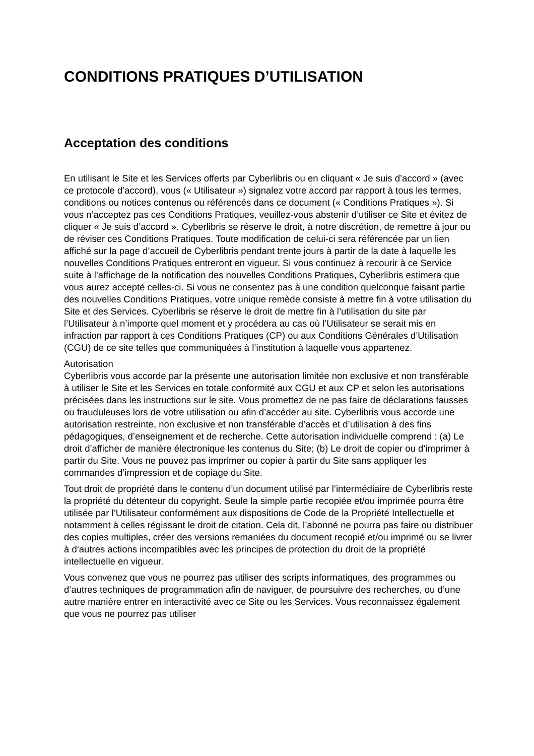CONDITIONS PRATIQUES D’UTILISATION
Acceptation des conditions
En utilisant le Site et les Services offerts par Cyberlibris ou en cliquant « Je suis d’accord » (avec ce protocole d’accord), vous (« Utilisateur ») signalez votre accord par rapport à tous les termes, conditions ou notices contenus ou référencés dans ce document (« Conditions Pratiques »). Si vous n’acceptez pas ces Conditions Pratiques, veuillez-vous abstenir d’utiliser ce Site et évitez de cliquer « Je suis d’accord ». Cyberlibris se réserve le droit, à notre discrétion, de remettre à jour ou de réviser ces Conditions Pratiques. Toute modification de celui-ci sera référencée par un lien affiché sur la page d’accueil de Cyberlibris pendant trente jours à partir de la date à laquelle les nouvelles Conditions Pratiques entreront en vigueur. Si vous continuez à recourir à ce Service suite à l’affichage de la notification des nouvelles Conditions Pratiques, Cyberlibris estimera que vous aurez accepté celles-ci. Si vous ne consentez pas à une condition quelconque faisant partie des nouvelles Conditions Pratiques, votre unique remède consiste à mettre fin à votre utilisation du Site et des Services. Cyberlibris se réserve le droit de mettre fin à l’utilisation du site par l’Utilisateur à n’importe quel moment et y procédera au cas où l’Utilisateur se serait mis en infraction par rapport à ces Conditions Pratiques (CP) ou aux Conditions Générales d’Utilisation (CGU) de ce site telles que communiquées à l’institution à laquelle vous appartenez.
Autorisation
Cyberlibris vous accorde par la présente une autorisation limitée non exclusive et non transférable à utiliser le Site et les Services en totale conformité aux CGU et aux CP et selon les autorisations précisées dans les instructions sur le site. Vous promettez de ne pas faire de déclarations fausses ou frauduleuses lors de votre utilisation ou afin d’accéder au site. Cyberlibris vous accorde une autorisation restreinte, non exclusive et non transférable d’accès et d’utilisation à des fins pédagogiques, d’enseignement et de recherche. Cette autorisation individuelle comprend : (a) Le droit d’afficher de manière électronique les contenus du Site; (b) Le droit de copier ou d’imprimer à partir du Site. Vous ne pouvez pas imprimer ou copier à partir du Site sans appliquer les commandes d’impression et de copiage du Site.
Tout droit de propriété dans le contenu d’un document utilisé par l’intermédiaire de Cyberlibris reste la propriété du détenteur du copyright. Seule la simple partie recopiée et/ou imprimée pourra être utilisée par l’Utilisateur conformément aux dispositions de Code de la Propriété Intellectuelle et notamment à celles régissant le droit de citation. Cela dit, l’abonné ne pourra pas faire ou distribuer des copies multiples, créer des versions remaniées du document recopié et/ou imprimé ou se livrer à d’autres actions incompatibles avec les principes de protection du droit de la propriété intellectuelle en vigueur.
Vous convenez que vous ne pourrez pas utiliser des scripts informatiques, des programmes ou d’autres techniques de programmation afin de naviguer, de poursuivre des recherches, ou d’une autre manière entrer en interactivité avec ce Site ou les Services. Vous reconnaissez également que vous ne pourrez pas utiliser